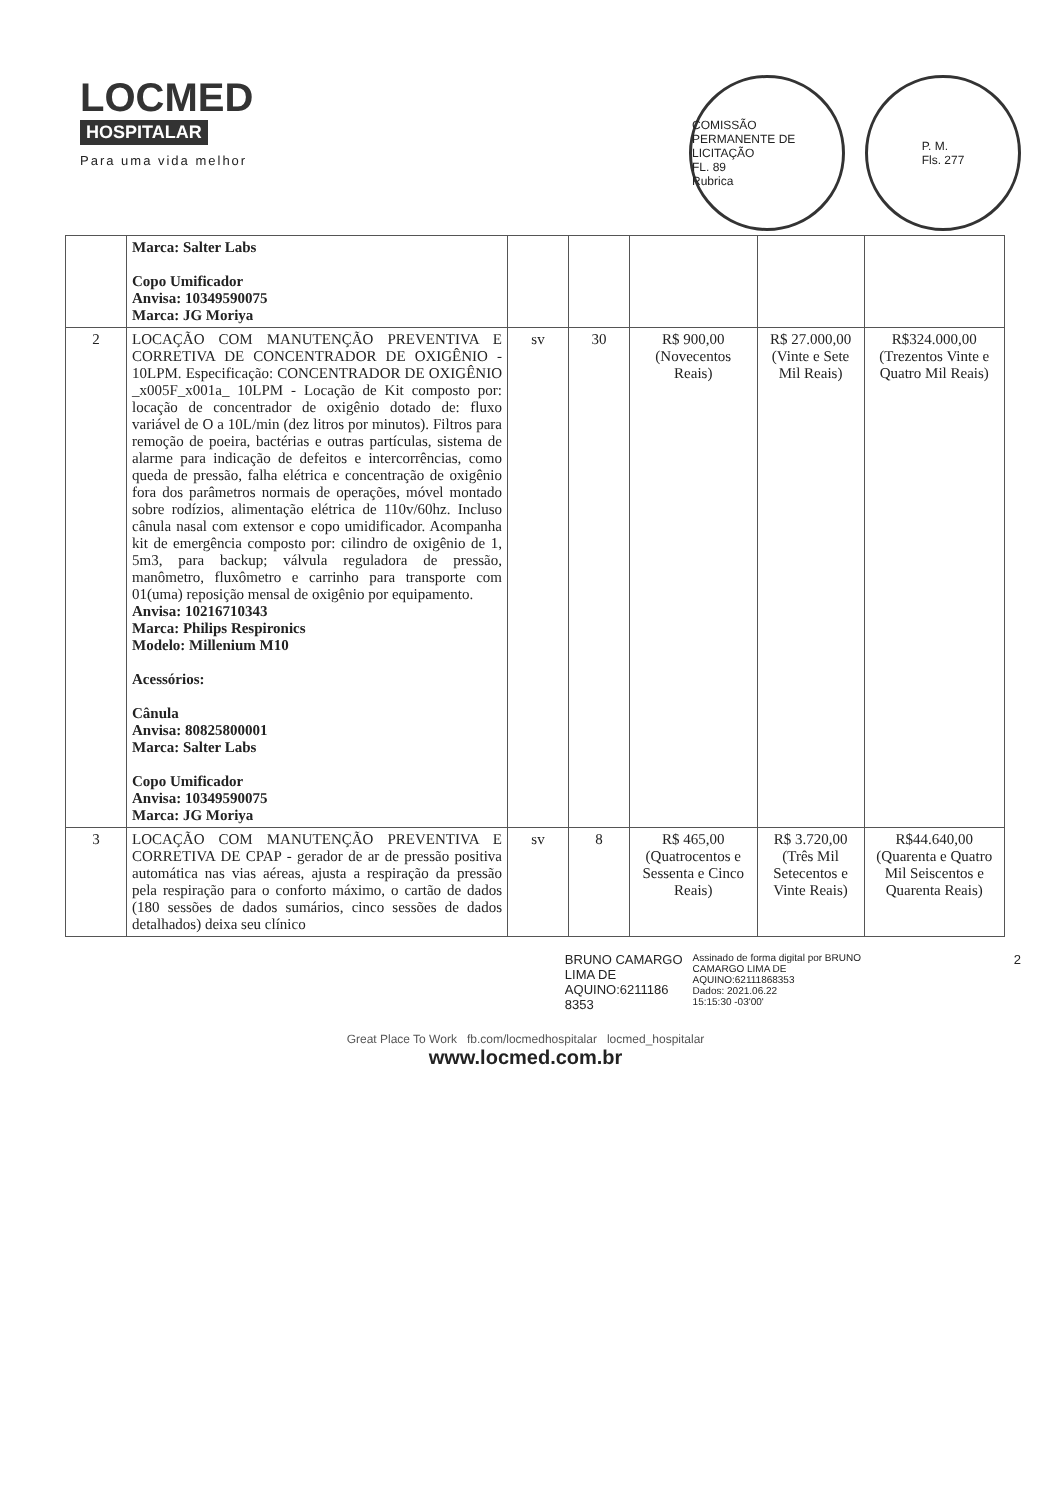LOCMED
HOSPITALAR
Para uma vida melhor
COMISSÃO PERMANENTE DE LICITAÇÃO
FL. 89
Rubrica
P. M.
Fls. 277
| | Marca: Salter Labs Copo Umificador Anvisa: 10349590075 Marca: JG Moriya | | | | | |
| 2 | LOCAÇÃO COM MANUTENÇÃO PREVENTIVA E CORRETIVA DE CONCENTRADOR DE OXIGÊNIO - 10LPM. Especificação: CONCENTRADOR DE OXIGÊNIO _x005F_x001a_ 10LPM - Locação de Kit composto por: locação de concentrador de oxigênio dotado de: fluxo variável de O a 10L/min (dez litros por minutos). Filtros para remoção de poeira, bactérias e outras partículas, sistema de alarme para indicação de defeitos e intercorrências, como queda de pressão, falha elétrica e concentração de oxigênio fora dos parâmetros normais de operações, móvel montado sobre rodízios, alimentação elétrica de 110v/60hz. Incluso cânula nasal com extensor e copo umidificador. Acompanha kit de emergência composto por: cilindro de oxigênio de 1, 5m3, para backup; válvula reguladora de pressão, manômetro, fluxômetro e carrinho para transporte com 01(uma) reposição mensal de oxigênio por equipamento. Anvisa: 10216710343 Marca: Philips Respironics Modelo: Millenium M10 Acessórios: Cânula Anvisa: 80825800001 Marca: Salter Labs Copo Umificador Anvisa: 10349590075 Marca: JG Moriya | sv | 30 | R$ 900,00 (Novecentos Reais) | R$ 27.000,00 (Vinte e Sete Mil Reais) | R$324.000,00 (Trezentos Vinte e Quatro Mil Reais) |
| 3 | LOCAÇÃO COM MANUTENÇÃO PREVENTIVA E CORRETIVA DE CPAP - gerador de ar de pressão positiva automática nas vias aéreas, ajusta a respiração da pressão pela respiração para o conforto máximo, o cartão de dados (180 sessões de dados sumários, cinco sessões de dados detalhados) deixa seu clínico | sv | 8 | R$ 465,00 (Quatrocentos e Sessenta e Cinco Reais) | R$ 3.720,00 (Três Mil Setecentos e Vinte Reais) | R$44.640,00 (Quarenta e Quatro Mil Seiscentos e Quarenta Reais) |
BRUNO CAMARGO
LIMA DE
AQUINO:6211186
8353
Assinado de forma digital por BRUNO
CAMARGO LIMA DE
AQUINO:62111868353
Dados: 2021.06.22
15:15:30 -03'00'
2
Great Place To Work fb.com/locmedhospitalar locmed_hospitalar
www.locmed.com.br